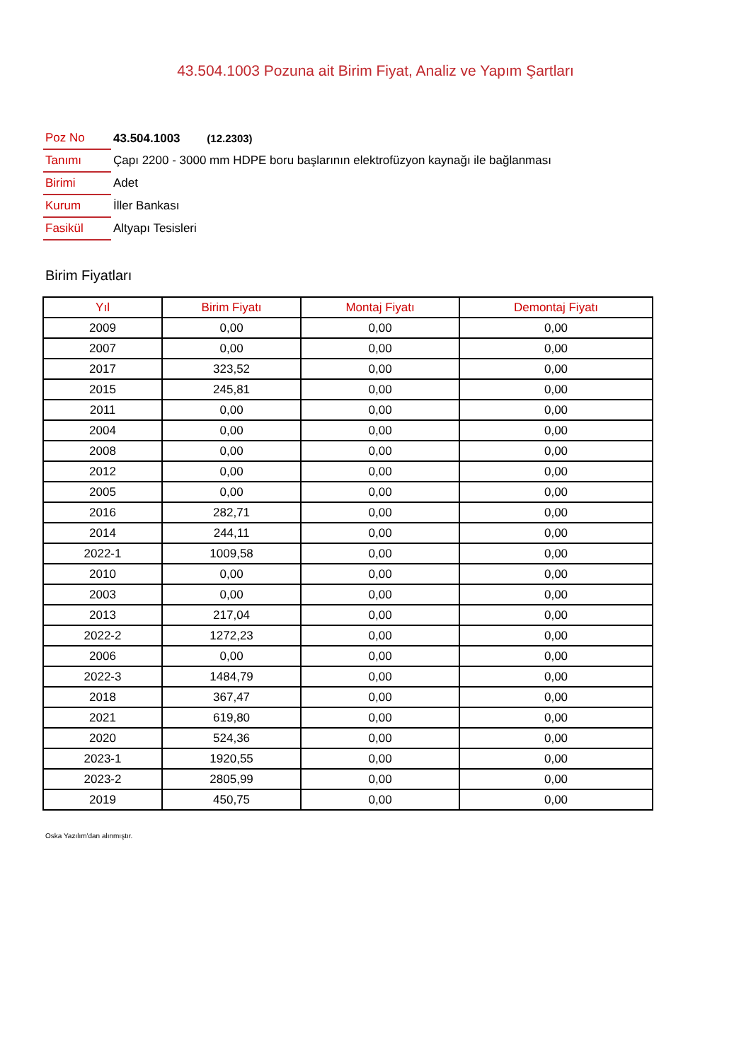43.504.1003 Pozuna ait Birim Fiyat, Analiz ve Yapım Şartları
| Poz No | 43.504.1003 (12.2303) |
| Tanımı | Çapı 2200 - 3000 mm HDPE boru başlarının elektrofüzyon kaynağı ile bağlanması |
| Birimi | Adet |
| Kurum | İller Bankası |
| Fasikül | Altyapı Tesisleri |
Birim Fiyatları
| Yıl | Birim Fiyatı | Montaj Fiyatı | Demontaj Fiyatı |
| --- | --- | --- | --- |
| 2009 | 0,00 | 0,00 | 0,00 |
| 2007 | 0,00 | 0,00 | 0,00 |
| 2017 | 323,52 | 0,00 | 0,00 |
| 2015 | 245,81 | 0,00 | 0,00 |
| 2011 | 0,00 | 0,00 | 0,00 |
| 2004 | 0,00 | 0,00 | 0,00 |
| 2008 | 0,00 | 0,00 | 0,00 |
| 2012 | 0,00 | 0,00 | 0,00 |
| 2005 | 0,00 | 0,00 | 0,00 |
| 2016 | 282,71 | 0,00 | 0,00 |
| 2014 | 244,11 | 0,00 | 0,00 |
| 2022-1 | 1009,58 | 0,00 | 0,00 |
| 2010 | 0,00 | 0,00 | 0,00 |
| 2003 | 0,00 | 0,00 | 0,00 |
| 2013 | 217,04 | 0,00 | 0,00 |
| 2022-2 | 1272,23 | 0,00 | 0,00 |
| 2006 | 0,00 | 0,00 | 0,00 |
| 2022-3 | 1484,79 | 0,00 | 0,00 |
| 2018 | 367,47 | 0,00 | 0,00 |
| 2021 | 619,80 | 0,00 | 0,00 |
| 2020 | 524,36 | 0,00 | 0,00 |
| 2023-1 | 1920,55 | 0,00 | 0,00 |
| 2023-2 | 2805,99 | 0,00 | 0,00 |
| 2019 | 450,75 | 0,00 | 0,00 |
Oska Yazılım'dan alınmıştır.